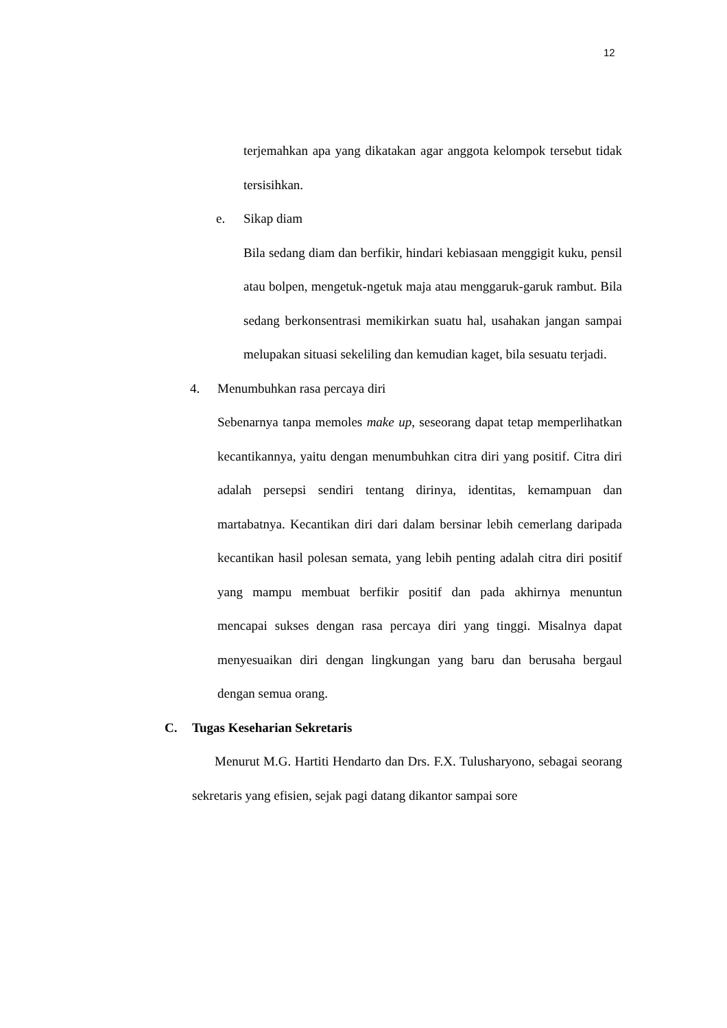12
terjemahkan apa yang dikatakan agar anggota kelompok tersebut tidak tersisihkan.
e. Sikap diam
Bila sedang diam dan berfikir, hindari kebiasaan menggigit kuku, pensil atau bolpen, mengetuk-ngetuk maja atau menggaruk-garuk rambut. Bila sedang berkonsentrasi memikirkan suatu hal, usahakan jangan sampai melupakan situasi sekeliling dan kemudian kaget, bila sesuatu terjadi.
4. Menumbuhkan rasa percaya diri
Sebenarnya tanpa memoles make up, seseorang dapat tetap memperlihatkan kecantikannya, yaitu dengan menumbuhkan citra diri yang positif. Citra diri adalah persepsi sendiri tentang dirinya, identitas, kemampuan dan martabatnya. Kecantikan diri dari dalam bersinar lebih cemerlang daripada kecantikan hasil polesan semata, yang lebih penting adalah citra diri positif yang mampu membuat berfikir positif dan pada akhirnya menuntun mencapai sukses dengan rasa percaya diri yang tinggi. Misalnya dapat menyesuaikan diri dengan lingkungan yang baru dan berusaha bergaul dengan semua orang.
C. Tugas Keseharian Sekretaris
Menurut M.G. Hartiti Hendarto dan Drs. F.X. Tulusharyono, sebagai seorang sekretaris yang efisien, sejak pagi datang dikantor sampai sore